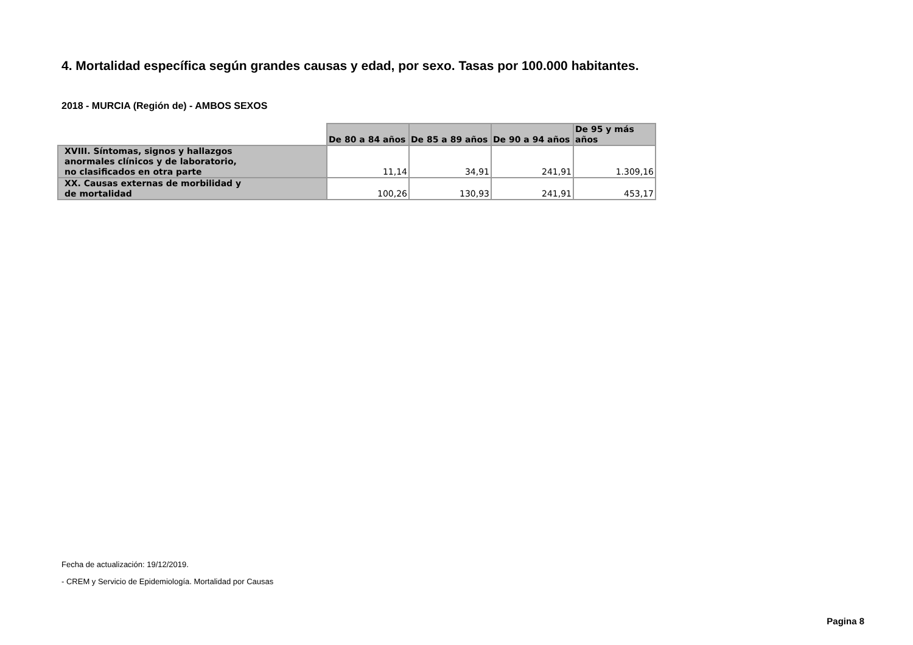4. Mortalidad específica según grandes causas y edad, por sexo. Tasas por 100.000 habitantes.
2018 - MURCIA (Región de) - AMBOS SEXOS
| | De 80 a 84 años | De 85 a 89 años | De 90 a 94 años | De 95 y más años |
| --- | --- | --- | --- | --- |
| XVIII. Síntomas, signos y hallazgos anormales clínicos y de laboratorio, no clasificados en otra parte | 11,14 | 34,91 | 241,91 | 1.309,16 |
| XX. Causas externas de morbilidad y de mortalidad | 100,26 | 130,93 | 241,91 | 453,17 |
Fecha de actualización: 19/12/2019.
- CREM y Servicio de Epidemiología. Mortalidad por Causas
Pagina 8